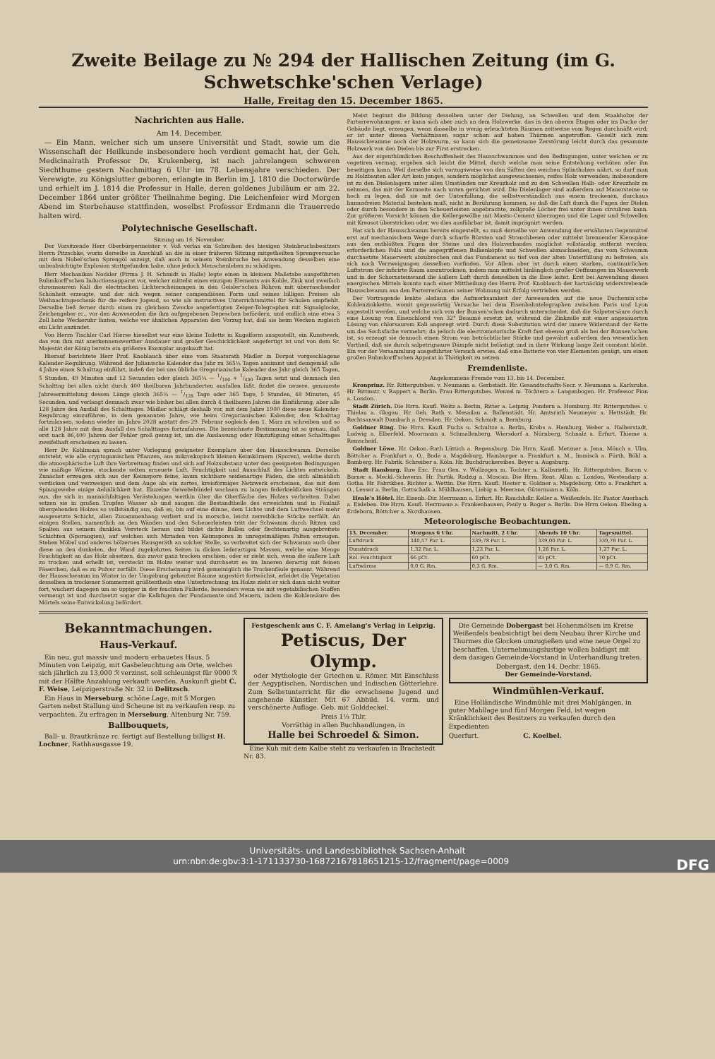Zweite Beilage zu № 294 der Hallischen Zeitung (im G. Schwetschke'schen Verlage)
Halle, Freitag den 15. December 1865.
Nachrichten aus Halle.
Am 14. December.
— Ein Mann, welcher sich um unsere Universität und Stadt, sowie um die Wissenschaft der Heilkunde insbesondere hoch verdient gemacht hat, der Geh. Medicinalrath Professor Dr. Krukenberg, ist nach jahrelangem schweren Siechthume gestern Nachmittag 6 Uhr im 78. Lebensjahre verschieden. Der Verewigte, zu Königslutter geboren, erlangte in Berlin im J. 1810 die Doctorwürde und erhielt im J. 1814 die Professur in Halle, deren goldenes Jubiläum er am 22. December 1864 unter größter Theilnahme beging. Die Leichenfeier wird Morgen Abend im Sterbehause stattfinden, woselbst Professor Erdmann die Trauerrede halten wird.
Polytechnische Gesellschaft.
Sitzung am 16. November.
Der Vorsitzende Herr Oberbürgermeister v. Voß verlas ein Schreiben des hiesigen Steinbruchsbesitzers Herrn Pitzschke, worin derselbe in Anschluß an die in einer früheren Sitzung mitgetheilten Sprengversuche mit dem Nobel'schen Sprengöl anzeigt, daß auch in seinem Steinbruche bei Anwendung desselben eine unbeabsichtigte Explosion stattgefunden habe, ohne jedoch Menschenleben zu schädigen.
Herr Mechanikus Nockler (Firma J. H. Schmidt in Halle) legte einen in kleinem Maßstabe ausgeführten Ruhmkorff'schen Inductionsapparat vor, welcher mittelst eines einzigen Elements aus Kohle, Zink und zweifach chromsaurem Kali die electrischen Lichterscheinungen in den Geisler'schen Röhren mit überraschender Schönheit erzeugte, und der sich wegen seiner compendiösen Form und seines billigen Preises als Weihnachtsgeschenk für die reifere Jugend, so wie als instructives Unterrichtsmittel für Schulen empfiehlt. Derselbe ließ ferner durch einen zu gleichem Zwecke angefertigten Zeiger-Telegraphen mit Signalglocke, Zeichengeber rc., vor den Anwesenden die ihm aufgegebenen Depeschen befördern, und endlich eine etwa 3 Zoll hohe Weckeruhr läuten, welche vor ähnlichen Apparaten den Vorzug hat, daß sie beim Wecken zugleich ein Licht anzündet.
Von Herrn Tischler Carl Hierse hieselbst war eine kleine Toilette in Kugelform ausgestellt, ein Kunstwerk, das von ihm mit anerkennenswerther Ausdauer und großer Geschicklichkeit angefertigt ist und von dem Sr. Majestät der König bereits ein größeres Exemplar angekauft hat.
Hierauf berichtete Herr Prof. Knoblauch über eine vom Staatsrath Mädler in Dorpat vorgeschlagene Kalender-Regulirung. Während der Julianische Kalender das Jahr zu 365¼ Tagen annimmt und demgemäß alle 4 Jahre einen Schalttag einführt, indeß der bei uns übliche Gregorianische Kalender das Jahr gleich 365 Tagen, 5 Stunden, 49 Minuten und 12 Secunden oder gleich 365¼ — 1/100 + 1/400 Tagen setzt und demnach den Schalttag bei allen nicht durch 400 theilbaren Jahrhunderten ausfallen läßt, findet die neuere, genaueste Jahresermittelung dessen Länge gleich 365¼ — 1/128 Tage oder 365 Tage, 5 Stunden, 48 Minuten, 45 Secunden, und verlangt demnach zwar wie bisher bei allen durch 4 theilbaren Jahren die Einführung, aber alle 128 Jahre den Ausfall des Schalttages. Mädler schlägt deshalb vor, mit dem Jahre 1900 diese neue Kalender-Regulirung einzuführen, in dem genannten Jahre, wie beim Gregorianischen Kalender, den Schalttag fortzulassen, sodann wieder im Jahre 2028 anstatt des 29. Februar sogleich den 1. März zu schreiben und so alle 128 Jahre mit dem Ausfall des Schalttages fortzufahren. Die bezeichnete Bestimmung ist so genau, daß erst nach 86,400 Jahren der Fehler groß genug ist, um die Auslassung oder Hinzufügung eines Schalttages zweifelhaft erscheinen zu lassen.
Herr Dr. Kohlmann sprach unter Vorlegung geeigneter Exemplare über den Hausschwamm. Derselbe entsteht, wie alle cryptogamischen Pflanzen, aus mikroskopisch kleinen Keimkörnern (Sporen), welche durch die atmosphärische Luft ihre Verbreitung finden und sich auf Holzsubstanz unter den geeigneten Bedingungen wie mäßige Wärme, stockende selten erneuete Luft, Feuchtigkeit und Ausschluß des Lichtes entwickeln. Zunächst erzeugen sich aus der Keimspore feine, kaum sichtbare seidenartige Fäden, die sich allmählich verdicken und verzweigen und dem Auge als ein zartes, kreisförmiges Netzwerk erscheinen, das mit dem Spinngewebe einige Aehnlichkeit hat. Einzelne Gewebebündel wachsen zu langen federkieldicken Strängen aus, die sich in mannichfaltigen Verästelungen weithin über die Oberfläche des Holzes verbreiten. Dabei setzen sie in großen Tropfen Wasser ab und saugen die Bestandtheile des erweichten und in Fäulniß übergehenden Holzes so vollständig aus, daß es, bis auf eine dünne, dem Lichte und dem Luftwechsel mehr ausgesetzte Schicht, allen Zusammenhang verliert und in morsche, leicht zerreibliche Stücke zerfällt. An einigen Stellen, namentlich an den Wänden und den Scheuerleisten tritt der Schwamm durch Ritzen und Spalten aus seinem dunklen Versteck heraus und bildet dichte Ballen oder flechtenartig ausgebreitete Schichten (Sporangien), auf welchen sich Miriaden von Keimsporen in unregelmäßigen Falten erzeugen. Stehen Möbel und anderes hölzernes Hausgeräth an solcher Stelle, so verbreitet sich der Schwamm auch über diese an den dunkelen, der Wand zugekehrten Seiten in dicken lederartigen Massen, welche eine Menge Feuchtigkeit an das Holz absetzen, das zuvor ganz trocken erschien; oder er zieht sich, wenn die äußere Luft zu trocken und erhellt ist, versteckt im Holze weiter und durchsetzt es im Inneren derartig mit feinen Fäserchen, daß es zu Pulver zerfällt. Diese Erscheinung wird gemeiniglich die Trockenfäule genannt. Während der Hausschwamm im Winter in der Umgebung geheizter Räume ungestört fortwächst, erleidet die Vegetation desselben in trockener Sommerzeit größtentheils eine Unterbrechung; im Holze zieht er sich dann nicht weiter fort, wuchert dagegen um so üppiger in der feuchten Füllerde, besonders wenn sie mit vegetabilischen Stoffen vermengt ist und durchsetzt sogar die Kalkfugen der Fundamente und Mauern, indem die Kohlensäure des Mörtels seine Entwickelung befördert.
Meist beginnt die Bildung desselben unter der Dielung, an Schwellen und dem Staakholze der Parterrewohnungen; er kann sich aber auch an dem Holzwerke, das in den oberen Etagen oder im Dache der Gebäude liegt, erzeugen, wenn dasselbe in wenig erleuchteten Räumen zeitweise vom Regen durchnäßt wird; er ist unter diesen Verhältnissen sogar schon auf hohen Thürmen angetroffen. Gesellt sich zum Hausschwamme noch der Holzwurm, so kann sich die gemeinsame Zerstörung leicht durch das gesammte Holzwerk von den Dielen bis zur First erstrecken.
Aus der eigenthümlichen Beschaffenheit des Hausschwammes und den Bedingungen, unter welchen er zu vegetiren vermag, ergeben sich leicht die Mittel, durch welche man seine Entstehung verhüten oder ihn beseitigen kann. Weil derselbe sich vorzugsweise von den Säften des weichen Splintholzes nährt, so darf man zu Holzbauten aller Art kein junges, sondern möglichst ausgewachsenes, reifes Holz verwenden; insbesondere ist zu den Dielenlagern unter allen Umständen nur Kreuzholz und zu den Schwellen Halb- oder Kreuzholz zu nehmen, das mit der Kernseite nach unten gerichtet wird. Die Dielenlager sind außerdem auf Mauersteine so hoch zu legen, daß sie mit der Unterfüllung, die selbstverständlich aus einem trockenen, durchaus humusfreien Material bestehen muß, nicht in Berührung kommen, so daß die Luft durch die Fugen der Dielen oder durch besondere in den Scheuerleisten angebrachte, zollgroße Löcher frei unter ihnen circuliren kann. Zur größeren Vorsicht können die Kellergewölbe mit Mastic-Cement überzogen und die Lager und Schwellen mit Kreosot überstrichen oder, wo dies ausführbar ist, damit imprägnirt werden.
Hat sich der Hausschwamm bereits eingestellt, so muß derselbe vor Anwendung der erwähnten Gegenmittel erst auf mechanischem Wege durch scharfe Bürsten und Strauchbesen oder mittelst brennender Kienspäne aus den entblößten Fugen der Steine und des Holzverbandes möglichst vollständig entfernt werden; erforderlichen Falls sind die angegriffenen Balkenköpfe und Schwellen abzuschneiden, das vom Schwamm durchsetzte Mauerwerk abzubrechen und das Fundament so tief von der alten Unterfüllung zu befreien, als sich noch Verzweigungen desselben vorfinden. Vor Allem aber ist durch einen starken, continuirlichen Luftstrom der inficirte Raum auszutrocknen, indem man mittelst hinlänglich großer Oeffnungen im Mauerwerk und in der Schornsteinwand die äußere Luft durch denselben in die Esse leitet. Erst bei Anwendung dieses energischen Mittels konnte nach einer Mittheilung des Herrn Prof. Knoblauch der hartnäckig widerstrebende Hausschwamm aus den Parterreräumen seiner Wohnung mit Erfolg vertrieben werden.
Der Vortragende lenkte alsdann die Aufmerksamkeit der Anwesenden auf die neue Duchemin'sche Kohlenzinkkette, womit gegenwärtig Versuche bei dem Eisenbahntelegraphen zwischen Paris und Lyon angestellt werden, und welche sich von der Bunsen'schen dadurch unterscheidet, daß die Salpetersäure durch eine Lösung von Eisenchlorid von 32° Beaumé ersetzt ist, während die Zinkzelle mit einer angesäuerten Lösung von chlorsaurem Kali angeregt wird. Durch diese Substitution wird der innere Widerstand der Kette um das Sechsfache vermehrt; da jedoch die electromotorische Kraft fast ebenso groß als bei der Bunsen'schen ist, so erzeugt sie dennoch einen Strom von beträchtlicher Stärke und gewährt außerdem den wesentlichen Vortheil, daß sie durch salpetrigsaure Dämpfe nicht belästigt und in ihrer Wirkung lange Zeit constant bleibt. Ein vor der Versammlung ausgeführter Versuch erwies, daß eine Batterie von vier Elementen genügt, um einen großen Ruhmkorff'schen Apparat in Thätigkeit zu setzen.
Fremdenliste.
Angekommene Fremde vom 13. bis 14. December.
Kronprinz. Hr. Rittergutsbes. v. Neumann a. Gerbstädt. Hr. Gesandtschafts-Secr. v. Neumann a. Karlsruhe. Hr. Rittmstr. v. Rappert a. Berlin. Frau Rittergutsbes. Wenzel m. Töchtern a. Langenbogen. Hr. Professor Finn a. London.
Stadt Zürich. Die Hrrn. Kaufl. Weitz a. Berlin, Ritter a. Leipzig, Pondern a. Homburg. Hr. Rittergutsbes. v. Thielau a. Glogau. Hr. Geh. Rath v. Mesailau a. Ballenstädt. Hr. Amtsrath Neumeyer a. Hettstädt. Hr. Rechtsanwalt Dambach a. Dresden. Hr. Oekon. Schmidt a. Bernburg.
Goldner Ring. Die Hrrn. Kaufl. Fuchs u. Schultze a. Berlin, Krebs a. Hamburg, Weber a. Halberstadt, Ludwig a. Elberfeld, Moormann a. Schmallenberg, Wiersdorf a. Nürnberg, Schnalz a. Erfurt, Thieme a. Remscheid.
Goldner Löwe. Hr. Oekon.-Rath Lüttich a. Regensburg. Die Hrrn. Kaufl. Metzner a. Jena, Mönch a. Ulm, Böttcher a. Frankfurt a. O., Bode a. Magdeburg, Hamburger a. Frankfurt a. M., Immisch a. Fürth, Böhl a. Bamberg. Hr. Fabrik. Schreiber a. Köln. Hr. Buchdruckereibes. Beyer a. Augsburg.
Stadt Hamburg. Ihre Exc. Frau Gen. v. Wollzogen m. Tochter a. Kalbsrieth. Hr. Rittergutsbes. Baron v. Barner a. Meckl.-Schwerin. Hr. Partik. Radzig a. Moscau. Die Hrrn. Rent. Allan a. London, Westendarp a. Gotha. Hr. Fabrikbes. Richter a. Wettin. Die Hrrn. Kaufl. Hester u. Goldner a. Magdeburg, Otto a. Frankfurt a. O., Lesser a. Berlin, Gottschalk a. Mühlhausen, Liebig a. Meerane, Gütermann a. Köln.
Heale's Hôtel. Hr. Eisenb.-Dir. Herrmann a. Erfurt. Hr. Rauchhdlr. Keller a. Weißenfels. Hr. Pastor Auerbach a. Eisleben. Die Hrrn. Kaufl. Herrmann a. Frankenhausen, Pauly u. Roger a. Berlin. Die Hrrn Oekon. Ebeling a. Erdeborn, Böttcher a. Nordhausen.
Meteorologische Beobachtungen.
| 13. December. | Morgens 6 Uhr. | Nachmitt. 2 Uhr. | Abends 10 Uhr. | Tagesmittel. |
| --- | --- | --- | --- | --- |
| Luftdruck | 340,57 Par. L. | 339,78 Par. L. | 339,00 Par. L. | 339,78 Par. L. |
| Dunstdruck | 1,32 Par. L. | 1,23 Par. L. | 1,26 Par. L. | 1,27 Par. L. |
| Rel. Feuchtigkeit | 66 pCt. | 60 pCt. | 83 pCt. | 70 pCt. |
| Luftwärme | 0,0 G. Rm. | 0,3 G. Rm. | — 3,0 G. Rm. | — 0,9 G. Rm. |
Bekanntmachungen.
Haus-Verkauf.
Ein neu, gut massiv und modern erbauetes Haus, 5 Minuten von Leipzig, mit Gasbeleuchtung am Orte, welches sich jährlich zu 13,000 ℛ verzinst, soll schleunigst für 9000 ℛ mit der Hälfte Anzahlung verkauft werden. Auskunft giebt C. F. Weise, Leipzigerstraße Nr. 32 in Delitzsch.
Ein Haus in Merseburg, schöne Lage, mit 5 Morgen Garten nebst Stallung und Scheune ist zu verkaufen resp. zu verpachten. Zu erfragen in Merseburg, Altenburg Nr. 759.
Ballbouquets,
Ball- u. Brautkränze rc. fertigt auf Bestellung billigst H. Lochner, Rathhausgasse 19.
Festgeschenk aus C. F. Amelang's Verlag in Leipzig.
Petiscus, Der Olymp.
oder Mythologie der Griechen u. Römer. Mit Einschluss der Aegyptischen, Nordischen und Indischen Götterlehre. Zum Selbstunterricht für die erwachsene Jugend und angehende Künstler. Mit 67 Abbild. 14. verm. und verschönerte Auflage. Geb. mit Golddeckel.
Preis 1⅓ Thlr.
Vorräthig in allen Buchhandlungen, in
Halle bei Schroedel & Simon.
Eine Kuh mit dem Kalbe steht zu verkaufen in Brachstedt Nr. 83.
Die Gemeinde Dobergast bei Hohenmölsen im Kreise Weißenfels beabsichtigt bei dem Neubau ihrer Kirche und Thurmes die Glocken umzugießen und eine neue Orgel zu beschaffen. Unternehmungslustige wollen baldigst mit dem dasigen Gemeinde-Vorstand in Unterhandlung treten.
Dobergast, den 14. Decbr. 1865.
Der Gemeinde-Vorstand.
Windmühlen-Verkauf.
Eine Holländische Windmühle mit drei Mahlgängen, in guter Mahllage und fünf Morgen Feld, ist wegen Kränklichkeit des Besitzers zu verkaufen durch den Expedienten
Querfurt. C. Koelbel.
Universitäts- und Landesbibliothek Sachsen-Anhalt
urn:nbn:de:gbv:3:1-171133730-16872167818651215-12/fragment/page=0009 DFG